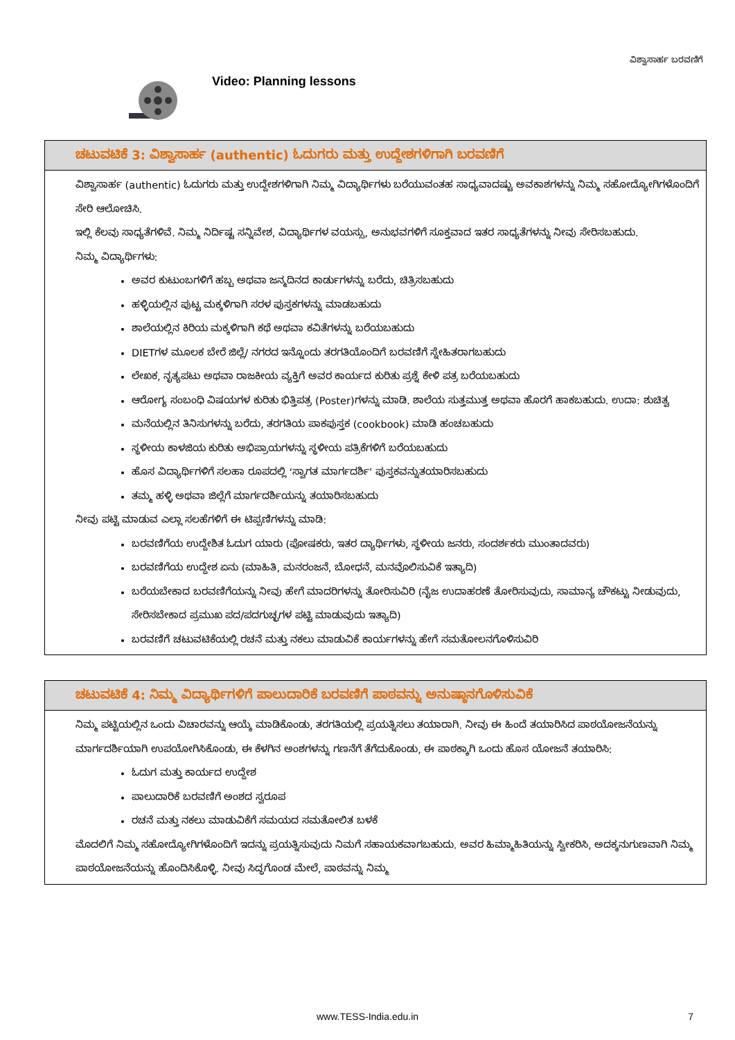ವಿಶ್ವಾಸಾರ್ಹ ಬರವಣಿಗೆ
Video: Planning lessons
ಚಟುವಟಿಕೆ 3: ವಿಶ್ವಾಸಾರ್ಹ (authentic) ಓದುಗರು ಮತ್ತು ಉದ್ದೇಶಗಳಿಗಾಗಿ ಬರವಣಿಗೆ
ವಿಶ್ವಾಸಾರ್ಹ (authentic) ಓದುಗರು ಮತ್ತು ಉದ್ದೇಶಗಳಿಗಾಗಿ ನಿಮ್ಮ ವಿದ್ಯಾರ್ಥಿಗಳು ಬರೆಯುವಂತಹ ಸಾಧ್ಯವಾದಷ್ಟು ಅವಕಾಶಗಳನ್ನು ನಿಮ್ಮ ಸಹೋದ್ಯೋಗಿಗಳೊಂದಿಗೆ ಸೇರಿ ಆಲೋಚಿಸಿ.
ಇಲ್ಲಿ ಕೆಲವು ಸಾಧ್ಯತೆಗಳಿವೆ. ನಿಮ್ಮ ನಿರ್ದಿಷ್ಟ ಸನ್ನಿವೇಶ, ವಿದ್ಯಾರ್ಥಿಗಳ ವಯಸ್ಸು, ಅನುಭವಗಳಿಗೆ ಸೂಕ್ತವಾದ ಇತರ ಸಾಧ್ಯತೆಗಳನ್ನು ನೀವು ಸೇರಿಸಬಹುದು.
ನಿಮ್ಮ ವಿದ್ಯಾರ್ಥಿಗಳು:
ಅವರ ಕುಟುಂಬಗಳಿಗೆ ಹಬ್ಬ ಅಥವಾ ಜನ್ಮದಿನದ ಕಾರ್ಡುಗಳನ್ನು ಬರೆದು, ಚಿತ್ರಿಸಬಹುದು
ಹಳ್ಳಿಯಲ್ಲಿನ ಪುಟ್ಟ ಮಕ್ಕಳಿಗಾಗಿ ಸರಳ ಪುಸ್ತಕಗಳನ್ನು ಮಾಡಬಹುದು
ಶಾಲೆಯಲ್ಲಿನ ಕಿರಿಯ ಮಕ್ಕಳಿಗಾಗಿ ಕಥೆ ಅಥವಾ ಕವಿತೆಗಳನ್ನು ಬರೆಯಬಹುದು
DIETಗಳ ಮೂಲಕ ಬೇರೆ ಜಿಲ್ಲೆ/ ನಗರದ ಇನ್ನೊಂದು ತರಗತಿಯೊಂದಿಗೆ ಬರವಣಿಗೆ ಸ್ನೇಹಿತರಾಗಬಹುದು
ಲೇಖಕ, ನೃತ್ಯಪಟು ಅಥವಾ ರಾಜಕೀಯ ವ್ಯಕ್ತಿಗೆ ಅವರ ಕಾರ್ಯದ ಕುರಿತು ಪ್ರಶ್ನೆ ಕೇಳಿ ಪತ್ರ ಬರೆಯಬಹುದು
ಆರೋಗ್ಯ ಸಂಬಂಧಿ ವಿಷಯಗಳ ಕುರಿತು ಭಿತ್ತಿಪತ್ರ (Poster)ಗಳನ್ನು ಮಾಡಿ. ಶಾಲೆಯ ಸುತ್ತಮುತ್ತ ಅಥವಾ ಹೊರಗೆ ಹಾಕಬಹುದು. ಉದಾ: ಶುಚಿತ್ವ
ಮನೆಯಲ್ಲಿನ ತಿನಿಸುಗಳನ್ನು ಬರೆದು, ತರಗತಿಯ ಪಾಕಪುಸ್ತಕ (cookbook) ಮಾಡಿ ಹಂಚಬಹುದು
ಸ್ಥಳೀಯ ಕಾಳಜಿಯ ಕುರಿತು ಅಭಿಪ್ರಾಯಗಳನ್ನು ಸ್ಥಳೀಯ ಪತ್ರಿಕೆಗಳಿಗೆ ಬರೆಯಬಹುದು
ಹೊಸ ವಿದ್ಯಾರ್ಥಿಗಳಿಗೆ ಸಲಹಾ ರೂಪದಲ್ಲಿ ‘ಸ್ವಾಗತ ಮಾರ್ಗದರ್ಶಿ’ ಪುಸ್ತಕವನ್ನುತಯಾರಿಸಬಹುದು
ತಮ್ಮ ಹಳ್ಳಿ ಅಥವಾ ಜಿಲ್ಲೆಗೆ ಮಾರ್ಗದರ್ಶಿಯನ್ನು ತಯಾರಿಸಬಹುದು
ನೀವು ಪಟ್ಟಿ ಮಾಡುವ ಎಲ್ಲಾ ಸಲಹೆಗಳಿಗೆ ಈ ಟಿಪ್ಪಣಿಗಳನ್ನು ಮಾಡಿ:
ಬರವಣಿಗೆಯ ಉದ್ದೇಶಿತ ಓದುಗ ಯಾರು (ಪೋಷಕರು, ಇತರ ದ್ಯಾರ್ಥಿಗಳು, ಸ್ಥಳೀಯ ಜನರು, ಸಂದರ್ಶಕರು ಮುಂತಾದವರು)
ಬರವಣಿಗೆಯ ಉದ್ದೇಶ ಏನು (ಮಾಹಿತಿ, ಮನರಂಜನೆ, ಬೋಧನೆ, ಮನವೊಲಿಸುವಿಕೆ ಇತ್ಯಾದಿ)
ಬರೆಯಬೇಕಾದ ಬರವಣಿಗೆಯನ್ನು ನೀವು ಹೇಗೆ ಮಾದರಿಗಳನ್ನು ತೋರಿಸುವಿರಿ (ನೈಜ ಉದಾಹರಣೆ ತೋರಿಸುವುದು, ಸಾಮಾನ್ಯ ಚೌಕಟ್ಟು ನೀಡುವುದು, ಸೇರಿಸಬೇಕಾದ ಪ್ರಮುಖ ಪದ/ಪದಗುಚ್ಛಗಳ ಪಟ್ಟಿ ಮಾಡುವುದು ಇತ್ಯಾದಿ)
ಬರವಣಿಗೆ ಚಟುವಟಿಕೆಯಲ್ಲಿ ರಚನೆ ಮತ್ತು ನಕಲು ಮಾಡುವಿಕೆ ಕಾರ್ಯಗಳನ್ನು ಹೇಗೆ ಸಮತೋಲನಗೊಳಿಸುವಿರಿ
ಚಟುವಟಿಕೆ 4: ನಿಮ್ಮ ವಿದ್ಯಾರ್ಥಿಗಳಿಗೆ ಪಾಲುದಾರಿಕೆ ಬರವಣಿಗೆ ಪಾಠವನ್ನು ಅನುಷ್ಠಾನಗೊಳಿಸುವಿಕೆ
ನಿಮ್ಮ ಪಟ್ಟಿಯಲ್ಲಿನ ಒಂದು ವಿಚಾರವನ್ನು ಆಯ್ಕೆ ಮಾಡಿಕೊಂಡು, ತರಗತಿಯಲ್ಲಿ ಪ್ರಯತ್ನಿಸಲು ತಯಾರಾಗಿ. ನೀವು ಈ ಹಿಂದೆ ತಯಾರಿಸಿದ ಪಾಠಯೋಜನೆಯನ್ನು ಮಾರ್ಗದರ್ಶಿಯಾಗಿ ಉಪಯೋಗಿಸಿಕೊಂಡು, ಈ ಕೆಳಗಿನ ಅಂಶಗಳನ್ನು ಗಣನೆಗೆ ತೆಗೆದುಕೊಂಡು, ಈ ಪಾಠಕ್ಕಾಗಿ ಒಂದು ಹೊಸ ಯೋಜನೆ ತಯಾರಿಸಿ:
ಓದುಗ ಮತ್ತು ಕಾರ್ಯದ ಉದ್ದೇಶ
ಪಾಲುದಾರಿಕೆ ಬರವಣಿಗೆ ಅಂಶದ ಸ್ವರೂಪ
ರಚನೆ ಮತ್ತು ನಕಲು ಮಾಡುವಿಕೆಗೆ ಸಮಯದ ಸಮತೋಲಿತ ಬಳಕೆ
ಮೊದಲಿಗೆ ನಿಮ್ಮ ಸಹೋದ್ಯೋಗಿಗಳೊಂದಿಗೆ ಇದನ್ನು ಪ್ರಯತ್ನಿಸುವುದು ನಿಮಗೆ ಸಹಾಯಕವಾಗಬಹುದು. ಅವರ ಹಿಮ್ಮಾಹಿತಿಯನ್ನು ಸ್ವೀಕರಿಸಿ, ಅದಕ್ಕನುಗುಣವಾಗಿ ನಿಮ್ಮ ಪಾಠಯೋಜನೆಯನ್ನು ಹೊಂದಿಸಿಕೊಳ್ಳಿ. ನೀವು ಸಿದ್ಧಗೊಂಡ ಮೇಲೆ, ಪಾಠವನ್ನು ನಿಮ್ಮ
www.TESS-India.edu.in
7